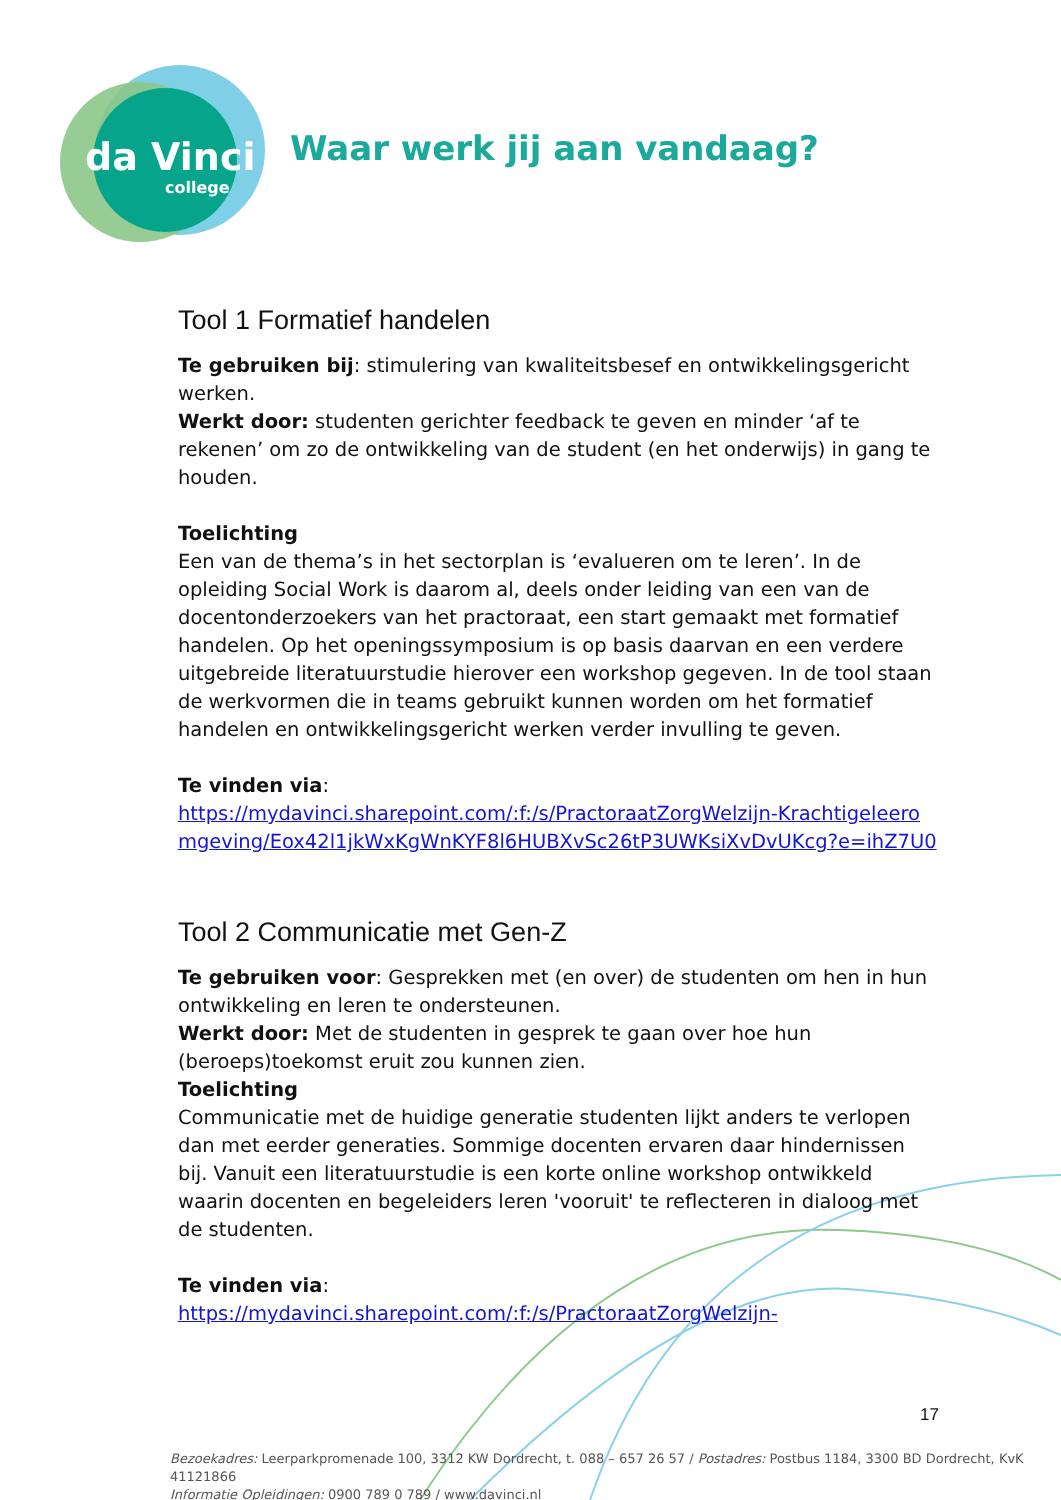da Vinci
college
Waar werk jij aan vandaag?
Tool 1 Formatief handelen
Te gebruiken bij: stimulering van kwaliteitsbesef en ontwikkelingsgericht werken.
Werkt door: studenten gerichter feedback te geven en minder ‘af te rekenen’ om zo de ontwikkeling van de student (en het onderwijs) in gang te houden.
Toelichting
Een van de thema’s in het sectorplan is ‘evalueren om te leren’. In de opleiding Social Work is daarom al, deels onder leiding van een van de docentonderzoekers van het practoraat, een start gemaakt met formatief handelen. Op het openingssymposium is op basis daarvan en een verdere uitgebreide literatuurstudie hierover een workshop gegeven. In de tool staan de werkvormen die in teams gebruikt kunnen worden om het formatief handelen en ontwikkelingsgericht werken verder invulling te geven.
Te vinden via:
https://mydavinci.sharepoint.com/:f:/s/PractoraatZorgWelzijn-Krachtigeleeromgeving/Eox42l1jkWxKgWnKYF8l6HUBXvSc26tP3UWKsiXvDvUKcg?e=ihZ7U0
Tool 2 Communicatie met Gen-Z
Te gebruiken voor: Gesprekken met (en over) de studenten om hen in hun ontwikkeling en leren te ondersteunen.
Werkt door: Met de studenten in gesprek te gaan over hoe hun (beroeps)toekomst eruit zou kunnen zien.
Toelichting
Communicatie met de huidige generatie studenten lijkt anders te verlopen dan met eerder generaties. Sommige docenten ervaren daar hindernissen bij. Vanuit een literatuurstudie is een korte online workshop ontwikkeld waarin docenten en begeleiders leren 'vooruit' te reflecteren in dialoog met de studenten.
Te vinden via:
https://mydavinci.sharepoint.com/:f:/s/PractoraatZorgWelzijn-
17
Bezoekadres: Leerparkpromenade 100, 3312 KW Dordrecht, t. 088 – 657 26 57 / Postadres: Postbus 1184, 3300 BD Dordrecht, KvK 41121866
Informatie Opleidingen: 0900 789 0 789 / www.davinci.nl